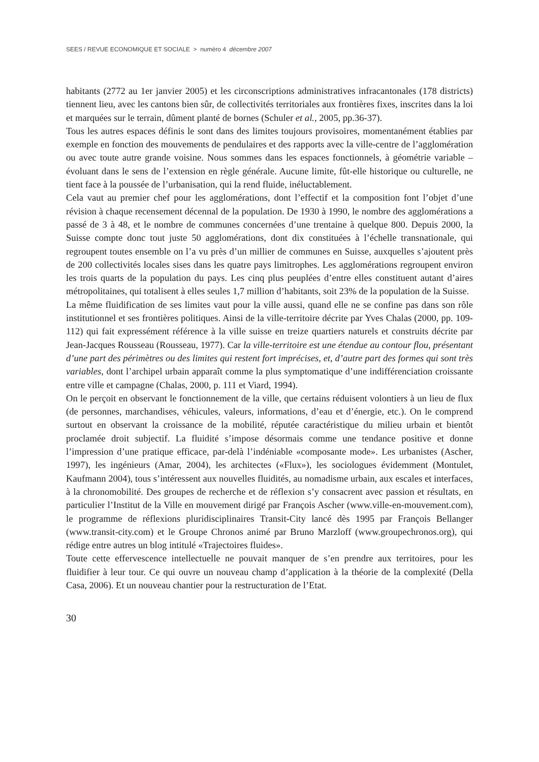SEES / REVUE ECONOMIQUE ET SOCIALE > numéro 4 décembre 2007
habitants (2772 au 1er janvier 2005) et les circonscriptions administratives infracantonales (178 districts) tiennent lieu, avec les cantons bien sûr, de collectivités territoriales aux frontières fixes, inscrites dans la loi et marquées sur le terrain, dûment planté de bornes (Schuler et al., 2005, pp.36-37).
Tous les autres espaces définis le sont dans des limites toujours provisoires, momentanément établies par exemple en fonction des mouvements de pendulaires et des rapports avec la ville-centre de l’agglomération ou avec toute autre grande voisine. Nous sommes dans les espaces fonctionnels, à géométrie variable – évoluant dans le sens de l’extension en règle générale. Aucune limite, fût-elle historique ou culturelle, ne tient face à la poussée de l’urbanisation, qui la rend fluide, inéluctablement.
Cela vaut au premier chef pour les agglomérations, dont l’effectif et la composition font l’objet d’une révision à chaque recensement décennal de la population. De 1930 à 1990, le nombre des agglomérations a passé de 3 à 48, et le nombre de communes concernées d’une trentaine à quelque 800. Depuis 2000, la Suisse compte donc tout juste 50 agglomérations, dont dix constituées à l’échelle transnationale, qui regroupent toutes ensemble on l’a vu près d’un millier de communes en Suisse, auxquelles s’ajoutent près de 200 collectivités locales sises dans les quatre pays limitrophes. Les agglomérations regroupent environ les trois quarts de la population du pays. Les cinq plus peuplées d’entre elles constituent autant d’aires métropolitaines, qui totalisent à elles seules 1,7 million d’habitants, soit 23% de la population de la Suisse.
La même fluidification de ses limites vaut pour la ville aussi, quand elle ne se confine pas dans son rôle institutionnel et ses frontières politiques. Ainsi de la ville-territoire décrite par Yves Chalas (2000, pp. 109-112) qui fait expressément référence à la ville suisse en treize quartiers naturels et construits décrite par Jean-Jacques Rousseau (Rousseau, 1977). Car la ville-territoire est une étendue au contour flou, présentant d’une part des périmètres ou des limites qui restent fort imprécises, et, d’autre part des formes qui sont très variables, dont l’archipel urbain apparaît comme la plus symptomatique d’une indifférenciation croissante entre ville et campagne (Chalas, 2000, p. 111 et Viard, 1994).
On le perçoit en observant le fonctionnement de la ville, que certains réduisent volontiers à un lieu de flux (de personnes, marchandises, véhicules, valeurs, informations, d’eau et d’énergie, etc.). On le comprend surtout en observant la croissance de la mobilité, réputée caractéristique du milieu urbain et bientôt proclamée droit subjectif. La fluidité s’impose désormais comme une tendance positive et donne l’impression d’une pratique efficace, par-delà l’indéniable «composante mode». Les urbanistes (Ascher, 1997), les ingénieurs (Amar, 2004), les architectes («Flux»), les sociologues évidemment (Montulet, Kaufmann 2004), tous s’intéressent aux nouvelles fluidités, au nomadisme urbain, aux escales et interfaces, à la chronomobilité. Des groupes de recherche et de réflexion s’y consacrent avec passion et résultats, en particulier l’Institut de la Ville en mouvement dirigé par François Ascher (www.ville-en-mouvement.com), le programme de réflexions pluridisciplinaires Transit-City lancé dès 1995 par François Bellanger (www.transit-city.com) et le Groupe Chronos animé par Bruno Marzloff (www.groupechronos.org), qui rédige entre autres un blog intitulé «Trajectoires fluides».
Toute cette effervescence intellectuelle ne pouvait manquer de s’en prendre aux territoires, pour les fluidifier à leur tour. Ce qui ouvre un nouveau champ d’application à la théorie de la complexité (Della Casa, 2006). Et un nouveau chantier pour la restructuration de l’Etat.
30